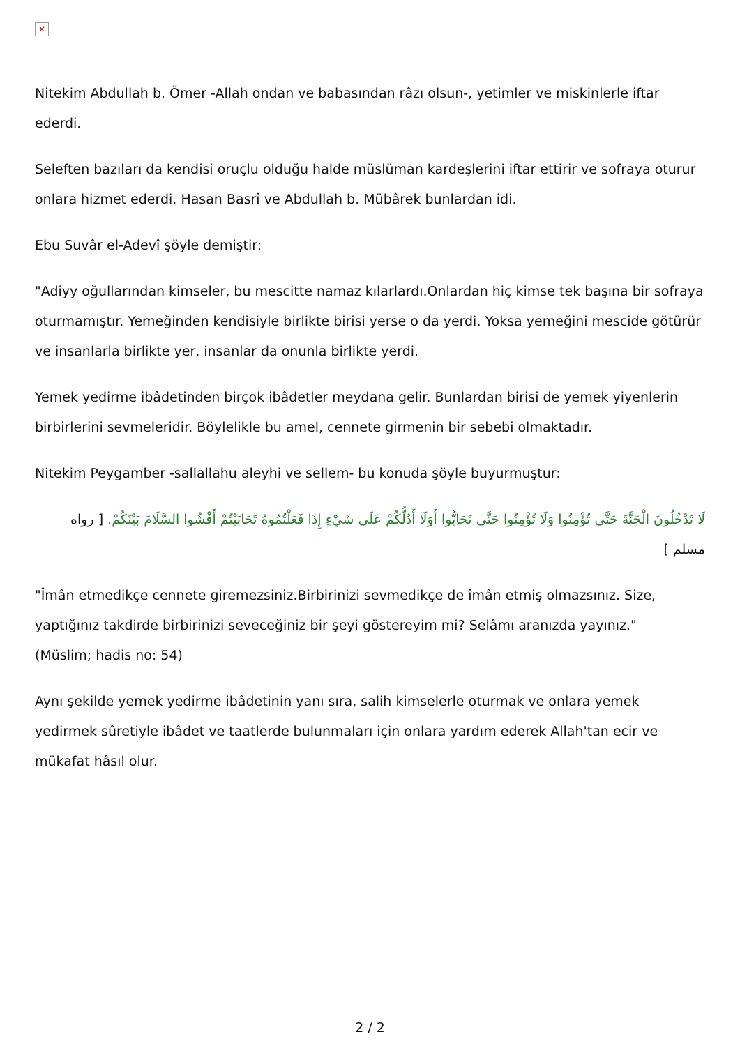✕
Nitekim Abdullah b. Ömer -Allah ondan ve babasından râzı olsun-, yetimler ve miskinlerle iftar ederdi.
Seleften bazıları da kendisi oruçlu olduğu halde müslüman kardeşlerini iftar ettirir ve sofraya oturur onlara hizmet ederdi. Hasan Basrî ve Abdullah b. Mübârek bunlardan idi.
Ebu Suvâr el-Adevî şöyle demiştir:
"Adiyy oğullarından kimseler, bu mescitte namaz kılarlardı.Onlardan hiç kimse tek başına bir sofraya oturmamıştır. Yemeğinden kendisiyle birlikte birisi yerse o da yerdi. Yoksa yemeğini mescide götürür ve insanlarla birlikte yer, insanlar da onunla birlikte yerdi.
Yemek yedirme ibâdetinden birçok ibâdetler meydana gelir. Bunlardan birisi de yemek yiyenlerin birbirlerini sevmeleridir. Böylelikle bu amel, cennete girmenin bir sebebi olmaktadır.
Nitekim Peygamber -sallallahu aleyhi ve sellem- bu konuda şöyle buyurmuştur:
لَا تَدْخُلُونَ الْجَنَّةَ حَتَّى تُؤْمِنُوا وَلَا تُؤْمِنُوا حَتَّى تَحَابُّوا أَوَلَا أَدُلُّكُمْ عَلَى شَيْءٍ إِذَا فَعَلْتُمُوهُ تَحَابَبْتُمْ أَفْشُوا السَّلَامَ بَيْنَكُمْ. [ رواه مسلم ]
"Îmân etmedikçe cennete giremezsiniz.Birbirinizi sevmedikçe de îmân etmiş olmazsınız. Size, yaptığınız takdirde birbirinizi seveceğiniz bir şeyi göstereyim mi? Selâmı aranızda yayınız."
(Müslim; hadis no: 54)
Aynı şekilde yemek yedirme ibâdetinin yanı sıra, salih kimselerle oturmak ve onlara yemek yedirmek sûretiyle ibâdet ve taatlerde bulunmaları için onlara yardım ederek Allah'tan ecir ve mükafat hâsıl olur.
2 / 2